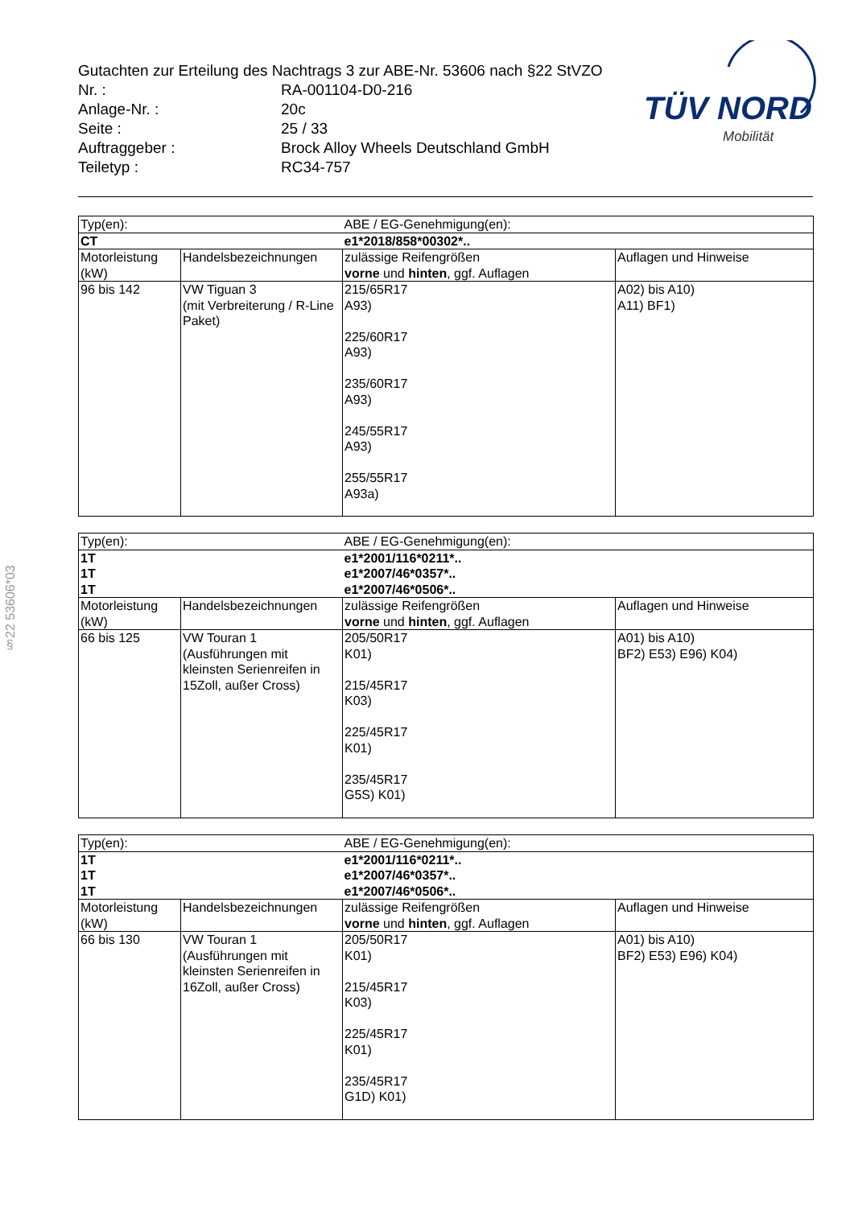Gutachten zur Erteilung des Nachtrags 3 zur ABE-Nr. 53606 nach §22 StVZO
| Nr. : | RA-001104-D0-216 |
| Anlage-Nr. : | 20c |
| Seite : | 25 / 33 |
| Auftraggeber : | Brock Alloy Wheels Deutschland GmbH |
| Teiletyp : | RC34-757 |
TÜV NORD
Mobilität
§22 53606*03
| Typ(en): | | ABE / EG-Genehmigung(en): | |
| CT | | e1*2018/858*00302*.. | |
| Motorleistung (kW) | Handelsbezeichnungen | zulässige Reifengrößen vorne und hinten , ggf. Auflagen | Auflagen und Hinweise |
| 96 bis 142 | VW Tiguan 3 (mit Verbreiterung / R-Line Paket) | 215/65R17 A93) 225/60R17 A93) 235/60R17 A93) 245/55R17 A93) 255/55R17 A93a) | A02) bis A10) A11) BF1) |
| Typ(en): | | ABE / EG-Genehmigung(en): | |
| 1T 1T 1T | | e1*2001/116*0211*.. e1*2007/46*0357*.. e1*2007/46*0506*.. | |
| Motorleistung (kW) | Handelsbezeichnungen | zulässige Reifengrößen vorne und hinten , ggf. Auflagen | Auflagen und Hinweise |
| 66 bis 125 | VW Touran 1 (Ausführungen mit kleinsten Serienreifen in 15Zoll, außer Cross) | 205/50R17 K01) 215/45R17 K03) 225/45R17 K01) 235/45R17 G5S) K01) | A01) bis A10) BF2) E53) E96) K04) |
| Typ(en): | | ABE / EG-Genehmigung(en): | |
| 1T 1T 1T | | e1*2001/116*0211*.. e1*2007/46*0357*.. e1*2007/46*0506*.. | |
| Motorleistung (kW) | Handelsbezeichnungen | zulässige Reifengrößen vorne und hinten , ggf. Auflagen | Auflagen und Hinweise |
| 66 bis 130 | VW Touran 1 (Ausführungen mit kleinsten Serienreifen in 16Zoll, außer Cross) | 205/50R17 K01) 215/45R17 K03) 225/45R17 K01) 235/45R17 G1D) K01) | A01) bis A10) BF2) E53) E96) K04) |